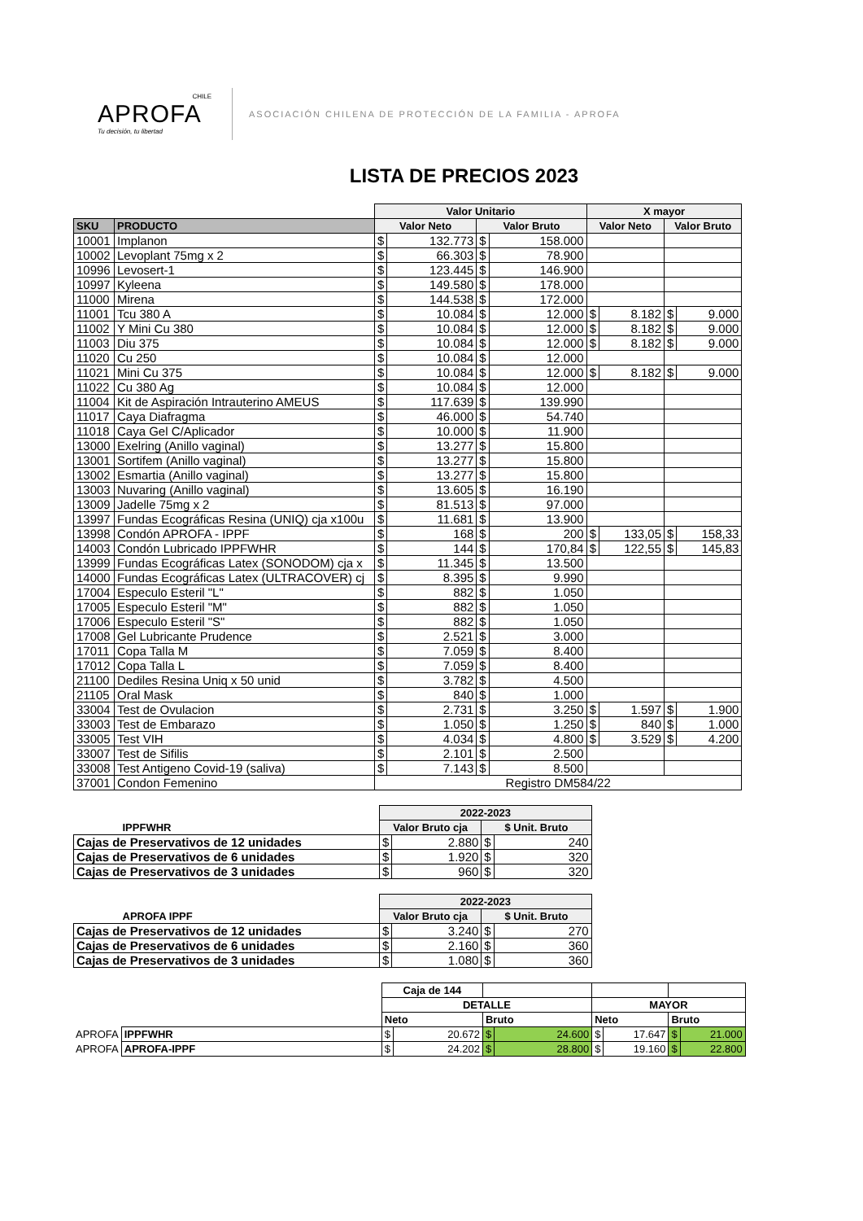CHILE
APROFA
Tu decisión, tu libertad
ASOCIACIÓN CHILENA DE PROTECCIÓN DE LA FAMILIA - APROFA
LISTA DE PRECIOS 2023
| | | Valor Unitario | | | | X mayor | | | |
| SKU | PRODUCTO | Valor Neto | | Valor Bruto | | Valor Neto | | Valor Bruto | |
| 10001 | Implanon | $ | 132.773 | $ | 158.000 | | | | |
| 10002 | Levoplant 75mg x 2 | $ | 66.303 | $ | 78.900 | | | | |
| 10996 | Levosert-1 | $ | 123.445 | $ | 146.900 | | | | |
| 10997 | Kyleena | $ | 149.580 | $ | 178.000 | | | | |
| 11000 | Mirena | $ | 144.538 | $ | 172.000 | | | | |
| 11001 | Tcu 380 A | $ | 10.084 | $ | 12.000 | $ | 8.182 | $ | 9.000 |
| 11002 | Y Mini Cu 380 | $ | 10.084 | $ | 12.000 | $ | 8.182 | $ | 9.000 |
| 11003 | Diu 375 | $ | 10.084 | $ | 12.000 | $ | 8.182 | $ | 9.000 |
| 11020 | Cu 250 | $ | 10.084 | $ | 12.000 | | | | |
| 11021 | Mini Cu 375 | $ | 10.084 | $ | 12.000 | $ | 8.182 | $ | 9.000 |
| 11022 | Cu 380 Ag | $ | 10.084 | $ | 12.000 | | | | |
| 11004 | Kit de Aspiración Intrauterino AMEUS | $ | 117.639 | $ | 139.990 | | | | |
| 11017 | Caya Diafragma | $ | 46.000 | $ | 54.740 | | | | |
| 11018 | Caya Gel C/Aplicador | $ | 10.000 | $ | 11.900 | | | | |
| 13000 | Exelring (Anillo vaginal) | $ | 13.277 | $ | 15.800 | | | | |
| 13001 | Sortifem (Anillo vaginal) | $ | 13.277 | $ | 15.800 | | | | |
| 13002 | Esmartia (Anillo vaginal) | $ | 13.277 | $ | 15.800 | | | | |
| 13003 | Nuvaring (Anillo vaginal) | $ | 13.605 | $ | 16.190 | | | | |
| 13009 | Jadelle 75mg x 2 | $ | 81.513 | $ | 97.000 | | | | |
| 13997 | Fundas Ecográficas Resina (UNIQ) cja x100u | $ | 11.681 | $ | 13.900 | | | | |
| 13998 | Condón APROFA - IPPF | $ | 168 | $ | 200 | $ | 133,05 | $ | 158,33 |
| 14003 | Condón Lubricado IPPFWHR | $ | 144 | $ | 170,84 | $ | 122,55 | $ | 145,83 |
| 13999 | Fundas Ecográficas Latex (SONODOM) cja x | $ | 11.345 | $ | 13.500 | | | | |
| 14000 | Fundas Ecográficas Latex (ULTRACOVER) cj | $ | 8.395 | $ | 9.990 | | | | |
| 17004 | Especulo Esteril "L" | $ | 882 | $ | 1.050 | | | | |
| 17005 | Especulo Esteril "M" | $ | 882 | $ | 1.050 | | | | |
| 17006 | Especulo Esteril "S" | $ | 882 | $ | 1.050 | | | | |
| 17008 | Gel Lubricante Prudence | $ | 2.521 | $ | 3.000 | | | | |
| 17011 | Copa Talla M | $ | 7.059 | $ | 8.400 | | | | |
| 17012 | Copa Talla L | $ | 7.059 | $ | 8.400 | | | | |
| 21100 | Dediles Resina Uniq x 50 unid | $ | 3.782 | $ | 4.500 | | | | |
| 21105 | Oral Mask | $ | 840 | $ | 1.000 | | | | |
| 33004 | Test de Ovulacion | $ | 2.731 | $ | 3.250 | $ | 1.597 | $ | 1.900 |
| 33003 | Test de Embarazo | $ | 1.050 | $ | 1.250 | $ | 840 | $ | 1.000 |
| 33005 | Test VIH | $ | 4.034 | $ | 4.800 | $ | 3.529 | $ | 4.200 |
| 33007 | Test de Sifilis | $ | 2.101 | $ | 2.500 | | | | |
| 33008 | Test Antigeno Covid-19 (saliva) | $ | 7.143 | $ | 8.500 | | | | |
| 37001 | Condon Femenino | Registro DM584/22 | | | | | | | |
| | 2022-2023 | | | |
| IPPFWHR | Valor Bruto cja | | $ Unit. Bruto | |
| Cajas de Preservativos de 12 unidades | $ | 2.880 | $ | 240 |
| Cajas de Preservativos de 6 unidades | $ | 1.920 | $ | 320 |
| Cajas de Preservativos de 3 unidades | $ | 960 | $ | 320 |
| | 2022-2023 | | | |
| APROFA IPPF | Valor Bruto cja | | $ Unit. Bruto | |
| Cajas de Preservativos de 12 unidades | $ | 3.240 | $ | 270 |
| Cajas de Preservativos de 6 unidades | $ | 2.160 | $ | 360 |
| Cajas de Preservativos de 3 unidades | $ | 1.080 | $ | 360 |
| | | Caja de 144 | | | | | | | |
| | | DETALLE | | | | MAYOR | | | |
| | | Neto | | Bruto | | Neto | | Bruto | |
| APROFA | IPPFWHR | $ | 20.672 | $ | 24.600 | $ | 17.647 | $ | 21.000 |
| APROFA | APROFA-IPPF | $ | 24.202 | $ | 28.800 | $ | 19.160 | $ | 22.800 |